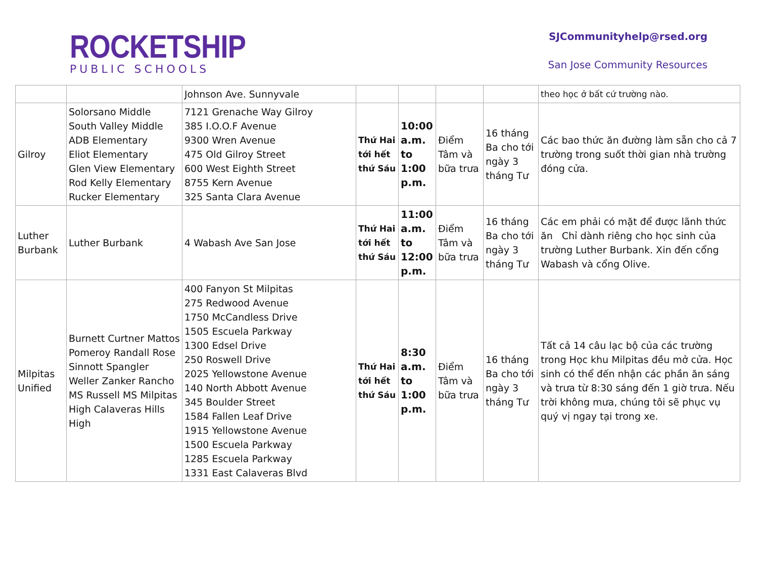ROCKETSHIP
PUBLIC SCHOOLS
SJCommunityhelp@rsed.org
San Jose Community Resources
| | | Johnson Ave. Sunnyvale | | | | | theo học ở bất cứ trường nào. |
| Gilroy | Solorsano Middle South Valley Middle ADB Elementary Eliot Elementary Glen View Elementary Rod Kelly Elementary Rucker Elementary | 7121 Grenache Way Gilroy 385 I.O.O.F Avenue 9300 Wren Avenue 475 Old Gilroy Street 600 West Eighth Street 8755 Kern Avenue 325 Santa Clara Avenue | Thứ Hai tới hết thứ Sáu | 10:00 a.m. to 1:00 p.m. | Điểm Tâm và bữa trưa | 16 tháng Ba cho tới ngày 3 tháng Tư | Các bao thức ăn đường làm sẵn cho cả 7 trường trong suốt thời gian nhà trường đóng cửa. |
| Luther Burbank | Luther Burbank | 4 Wabash Ave San Jose | Thứ Hai tới hết thứ Sáu | 11:00 a.m. to 12:00 p.m. | Điểm Tâm và bữa trưa | 16 tháng Ba cho tới ngày 3 tháng Tư | Các em phải có mặt để được lãnh thức ăn Chỉ dành riêng cho học sinh của trường Luther Burbank. Xin đến cổng Wabash và cổng Olive. |
| Milpitas Unified | Burnett Curtner Mattos Pomeroy Randall Rose Sinnott Spangler Weller Zanker Rancho MS Russell MS Milpitas High Calaveras Hills High | 400 Fanyon St Milpitas 275 Redwood Avenue 1750 McCandless Drive 1505 Escuela Parkway 1300 Edsel Drive 250 Roswell Drive 2025 Yellowstone Avenue 140 North Abbott Avenue 345 Boulder Street 1584 Fallen Leaf Drive 1915 Yellowstone Avenue 1500 Escuela Parkway 1285 Escuela Parkway 1331 East Calaveras Blvd | Thứ Hai tới hết thứ Sáu | 8:30 a.m. to 1:00 p.m. | Điểm Tâm và bữa trưa | 16 tháng Ba cho tới ngày 3 tháng Tư | Tất cả 14 câu lạc bộ của các trường trong Học khu Milpitas đều mở cửa. Học sinh có thể đến nhận các phần ăn sáng và trưa từ 8:30 sáng đến 1 giờ trưa. Nếu trời không mưa, chúng tôi sẽ phục vụ quý vị ngay tại trong xe. |